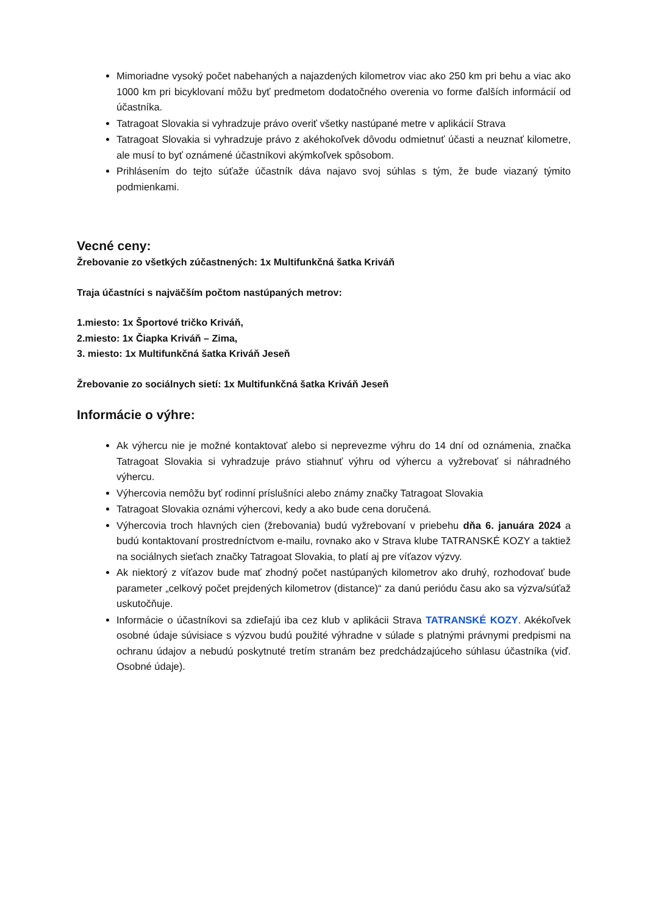Mimoriadne vysoký počet nabehaných a najazdených kilometrov viac ako 250 km pri behu a viac ako 1000 km pri bicyklovaní môžu byť predmetom dodatočného overenia vo forme ďalších informácií od účastníka.
Tatragoat Slovakia si vyhradzuje právo overiť všetky nastúpané metre v aplikácií Strava
Tatragoat Slovakia si vyhradzuje právo z akéhokoľvek dôvodu odmietnuť účasti a neuznať kilometre, ale musí to byť oznámené účastníkovi akýmkoľvek spôsobom.
Prihlásením do tejto súťaže účastník dáva najavo svoj súhlas s tým, že bude viazaný týmito podmienkami.
Vecné ceny:
Žrebovanie zo všetkých zúčastnených: 1x Multifunkčná šatka Kriváň
Traja účastníci s najväčším počtom nastúpaných metrov:
1.miesto: 1x Športové tričko Kriváň,
2.miesto: 1x Čiapka Kriváň – Zima,
3. miesto: 1x Multifunkčná šatka Kriváň Jeseň
Žrebovanie zo sociálnych sietí: 1x Multifunkčná šatka Kriváň Jeseň
Informácie o výhre:
Ak výhercu nie je možné kontaktovať alebo si neprevezme výhru do 14 dní od oznámenia, značka Tatragoat Slovakia si vyhradzuje právo stiahnuť výhru od výhercu a vyžrebovať si náhradného výhercu.
Výhercovia nemôžu byť rodinní príslušníci alebo známy značky Tatragoat Slovakia
Tatragoat Slovakia oznámi výhercovi, kedy a ako bude cena doručená.
Výhercovia troch hlavných cien (žrebovania) budú vyžrebovaní v priebehu dňa 6. januára 2024 a budú kontaktovaní prostredníctvom e-mailu, rovnako ako v Strava klube TATRANSKÉ KOZY a taktiež na sociálnych sieťach značky Tatragoat Slovakia, to platí aj pre víťazov výzvy.
Ak niektorý z víťazov bude mať zhodný počet nastúpaných kilometrov ako druhý, rozhodovať bude parameter „celkový počet prejdených kilometrov (distance)“ za danú periódu času ako sa výzva/súťaž uskutočňuje.
Informácie o účastníkovi sa zdieľajú iba cez klub v aplikácii Strava TATRANSKÉ KOZY. Akékoľvek osobné údaje súvisiace s výzvou budú použité výhradne v súlade s platnými právnymi predpismi na ochranu údajov a nebudú poskytnuté tretím stranám bez predchádzajúceho súhlasu účastníka (viď. Osobné údaje).